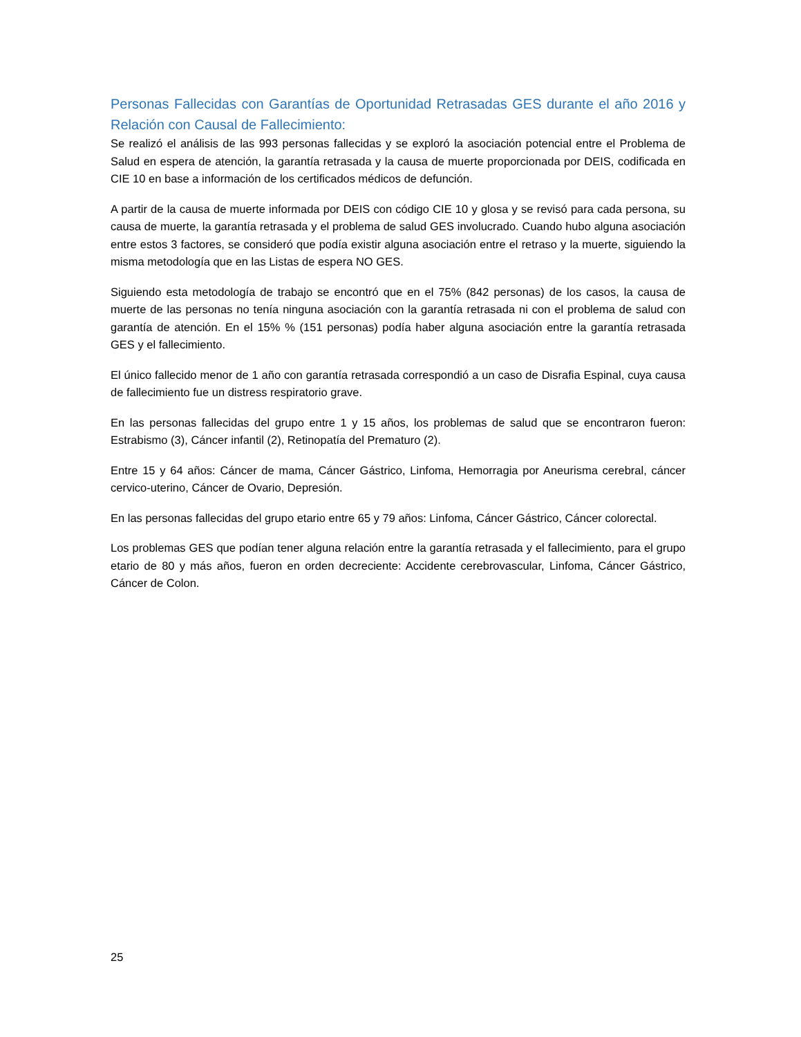Personas Fallecidas con Garantías de Oportunidad Retrasadas GES durante el año 2016 y Relación con Causal de Fallecimiento:
Se realizó el análisis de las 993 personas fallecidas y se exploró la asociación potencial entre el Problema de Salud en espera de atención, la garantía retrasada y la causa de muerte proporcionada por DEIS, codificada en CIE 10 en base a información de los certificados médicos de defunción.
A partir de la causa de muerte informada por DEIS con código CIE 10 y glosa y se revisó para cada persona, su causa de muerte, la garantía retrasada y el problema de salud GES involucrado. Cuando hubo alguna asociación entre estos 3 factores, se consideró que podía existir alguna asociación entre el retraso y la muerte, siguiendo la misma metodología que en las Listas de espera NO GES.
Siguiendo esta metodología de trabajo se encontró que en el 75% (842 personas) de los casos, la causa de muerte de las personas no tenía ninguna asociación con la garantía retrasada ni con el problema de salud con garantía de atención. En el 15% % (151 personas) podía haber alguna asociación entre la garantía retrasada GES y el fallecimiento.
El único fallecido menor de 1 año con garantía retrasada correspondió a un caso de Disrafia Espinal, cuya causa de fallecimiento fue un distress respiratorio grave.
En las personas fallecidas del grupo entre 1 y 15 años, los problemas de salud que se encontraron fueron: Estrabismo (3), Cáncer infantil (2), Retinopatía del Prematuro (2).
Entre 15 y 64 años: Cáncer de mama, Cáncer Gástrico, Linfoma, Hemorragia por Aneurisma cerebral, cáncer cervico-uterino, Cáncer de Ovario, Depresión.
En las personas fallecidas del grupo etario entre 65 y 79 años: Linfoma, Cáncer Gástrico, Cáncer colorectal.
Los problemas GES que podían tener alguna relación entre la garantía retrasada y el fallecimiento, para el grupo etario de 80 y más años, fueron en orden decreciente: Accidente cerebrovascular, Linfoma, Cáncer Gástrico, Cáncer de Colon.
25